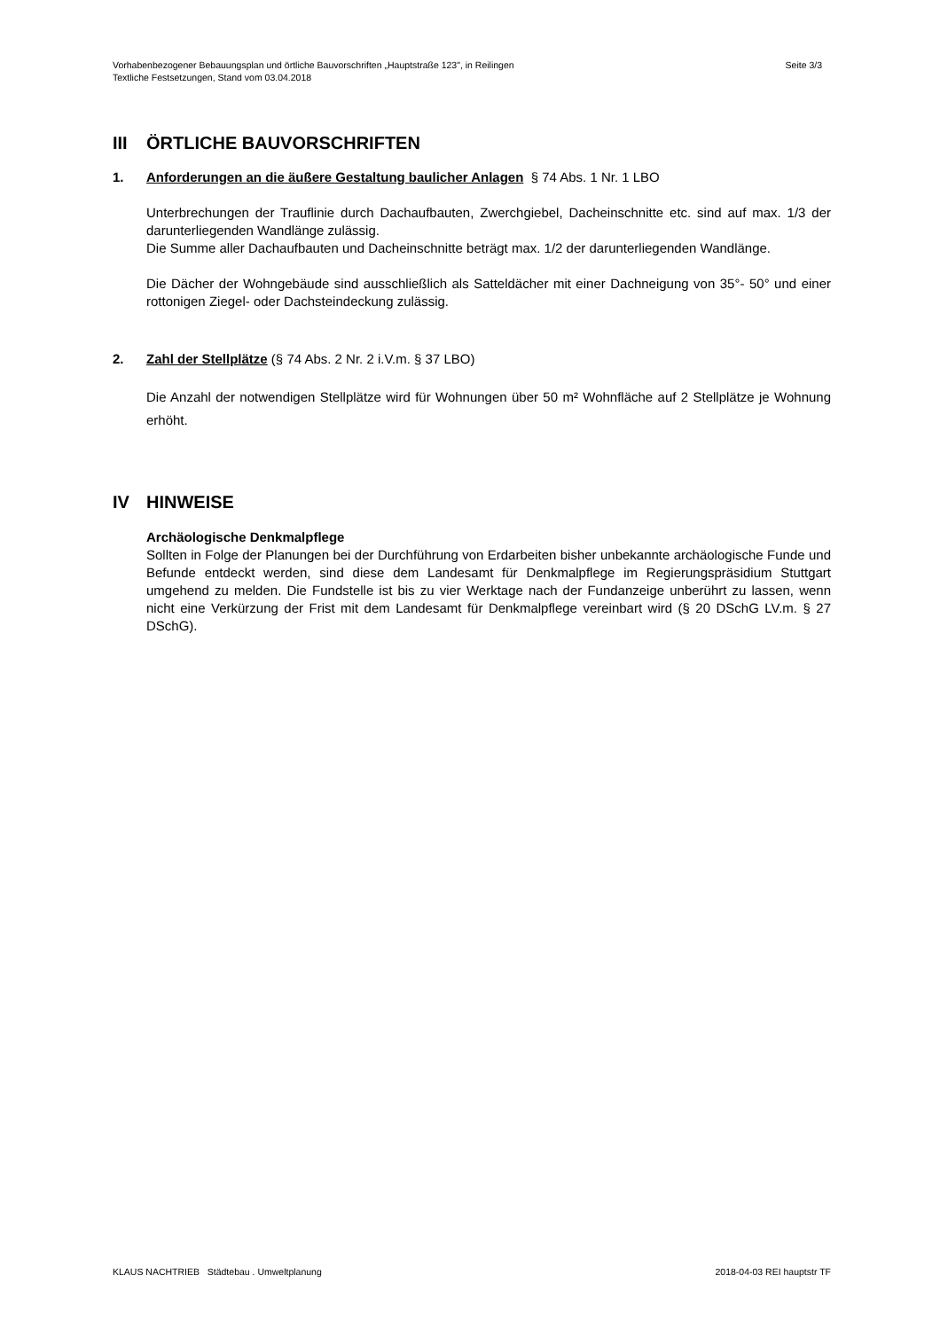Vorhabenbezogener Bebauungsplan und örtliche Bauvorschriften „Hauptstraße 123", in Reilingen
Textliche Festsetzungen, Stand vom 03.04.2018
Seite 3/3
III ÖRTLICHE BAUVORSCHRIFTEN
1. Anforderungen an die äußere Gestaltung baulicher Anlagen § 74 Abs. 1 Nr. 1 LBO
Unterbrechungen der Trauflinie durch Dachaufbauten, Zwerchgiebel, Dacheinschnitte etc. sind auf max. 1/3 der darunterliegenden Wandlänge zulässig.
Die Summe aller Dachaufbauten und Dacheinschnitte beträgt max. 1/2 der darunterliegenden Wandlänge.
Die Dächer der Wohngebäude sind ausschließlich als Satteldächer mit einer Dachneigung von 35°- 50° und einer rottonigen Ziegel- oder Dachsteindeckung zulässig.
2. Zahl der Stellplätze (§ 74 Abs. 2 Nr. 2 i.V.m. § 37 LBO)
Die Anzahl der notwendigen Stellplätze wird für Wohnungen über 50 m² Wohnfläche auf 2 Stellplätze je Wohnung erhöht.
IV HINWEISE
Archäologische Denkmalpflege
Sollten in Folge der Planungen bei der Durchführung von Erdarbeiten bisher unbekannte archäologische Funde und Befunde entdeckt werden, sind diese dem Landesamt für Denkmalpflege im Regierungspräsidium Stuttgart umgehend zu melden. Die Fundstelle ist bis zu vier Werktage nach der Fundanzeige unberührt zu lassen, wenn nicht eine Verkürzung der Frist mit dem Landesamt für Denkmalpflege vereinbart wird (§ 20 DSchG LV.m. § 27 DSchG).
KLAUS NACHTRIEB Städtebau . Umweltplanung 2018-04-03 REI hauptstr TF